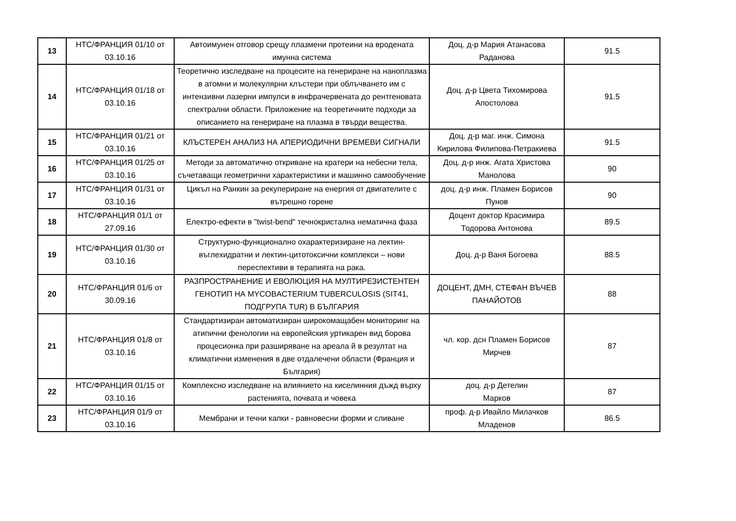| 13 | НТС/ФРАНЦИЯ 01/10 от 03.10.16 | Автоимунен отговор срещу плазмени протеини на вродената имунна система | Доц. д-р Мария Атанасова Раданова | 91.5 |
| 14 | НТС/ФРАНЦИЯ 01/18 от 03.10.16 | Теоретично изследване на процесите на генериране на наноплазма в атомни и молекулярни клъстери при облъчването им с интензивни лазерни импулси в инфрачервената до рентгеновата спектрални области. Приложение на теоретичните подходи за описанието на генериране на плазма в твърди вещества. | Доц. д-р Цвета Тихомирова Апостолова | 91.5 |
| 15 | НТС/ФРАНЦИЯ 01/21 от 03.10.16 | КЛЪСТЕРЕН АНАЛИЗ НА АПЕРИОДИЧНИ ВРЕМЕВИ СИГНАЛИ | Доц. д-р маг. инж. Симона Кирилова Филипова-Петракиева | 91.5 |
| 16 | НТС/ФРАНЦИЯ 01/25 от 03.10.16 | Методи за автоматично откриване на кратери на небесни тела, съчетаващи геометрични характеристики и машинно самообучение | Доц. д-р инж. Агата Христова Манолова | 90 |
| 17 | НТС/ФРАНЦИЯ 01/31 от 03.10.16 | Цикъл на Ранкин за рекупериране на енергия от двигателите с вътрешно горене | доц. д-р инж. Пламен Борисов Пунов | 90 |
| 18 | НТС/ФРАНЦИЯ 01/1 от 27.09.16 | Електро-ефекти в "twist-bend" течнокристална нематична фаза | Доцент доктор Красимира Тодорова Антонова | 89.5 |
| 19 | НТС/ФРАНЦИЯ 01/30 от 03.10.16 | Структурно-функционално охарактеризиране на лектин-въглехидратни и лектин-цитотоксични комплекси – нови переспективи в терапията на рака. | Доц. д-р Ваня Богоева | 88.5 |
| 20 | НТС/ФРАНЦИЯ 01/6 от 30.09.16 | РАЗПРОСТРАНЕНИЕ И ЕВОЛЮЦИЯ НА МУЛТИРЕЗИСТЕНТЕН ГЕНОТИП НА MYCOBACTERIUM TUBERCULOSIS (SIT41, ПОДГРУПА TUR) В БЪЛГАРИЯ | ДОЦЕНТ, ДМН, СТЕФАН ВЪЧЕВ ПАНАЙОТОВ | 88 |
| 21 | НТС/ФРАНЦИЯ 01/8 от 03.10.16 | Стандартизиран автоматизиран широкомащабен мониторинг на атипични фенологии на европейския уртикарен вид борова процесионка при разширяване на ареала й в резултат на климатични изменения в две отдалечени области (Франция и България) | чл. кор. дсн Пламен Борисов Мирчев | 87 |
| 22 | НТС/ФРАНЦИЯ 01/15 от 03.10.16 | Комплексно изследване на влиянието на киселинния дъжд върху растенията, почвата и човека | доц. д-р Детелин Марков | 87 |
| 23 | НТС/ФРАНЦИЯ 01/9 от 03.10.16 | Мембрани и течни капки - равновесни форми и сливане | проф. д-р Ивайло Милачков Младенов | 86.5 |